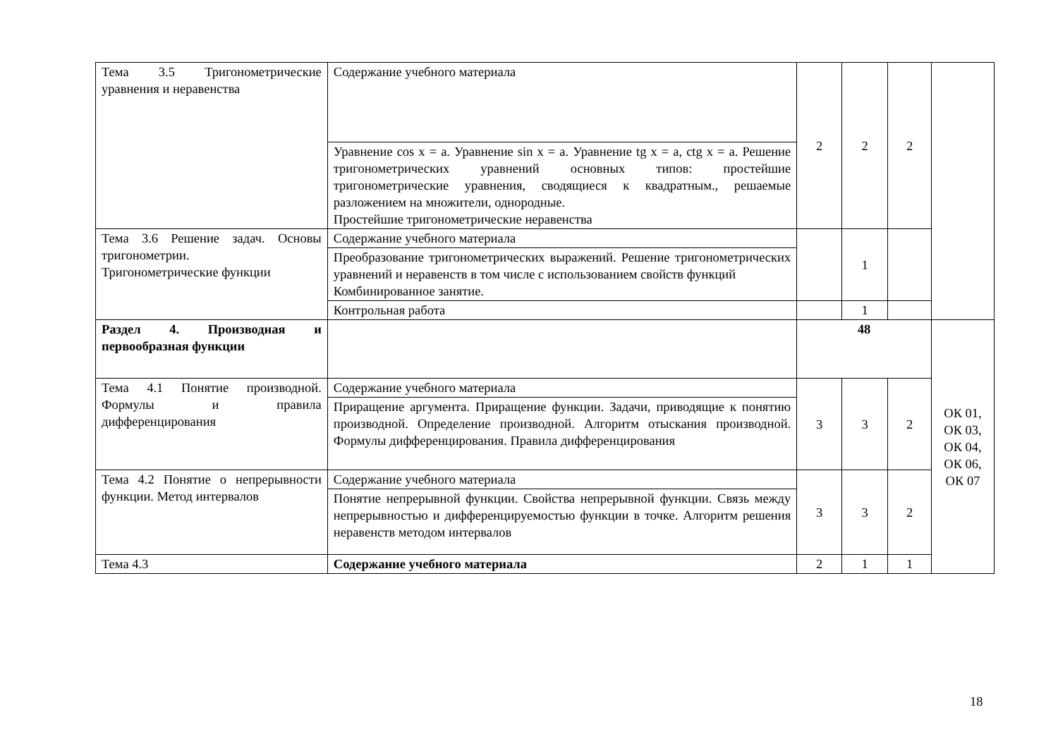| Тема 3.5 Тригонометрические уравнения и неравенства | Содержание учебного материала | 2 | 2 | 2 | |
| | Уравнение cos x = a. Уравнение sin x = a. Уравнение tg x = a, ctg x = a. Решение тригонометрических уравнений основных типов: простейшие тригонометрические уравнения, сводящиеся к квадратным., решаемые разложением на множители, однородные. Простейшие тригонометрические неравенства | | | | |
| Тема 3.6 Решение задач. Основы тригонометрии. Тригонометрические функции | Содержание учебного материала | | 1 | | |
| | Преобразование тригонометрических выражений. Решение тригонометрических уравнений и неравенств в том числе с использованием свойств функций Комбинированное занятие. | | | | |
| | Контрольная работа | | 1 | | |
| Раздел 4. Производная и первообразная функции | | 48 | | | ОК 01, ОК 03, ОК 04, ОК 06, ОК 07 |
| Тема 4.1 Понятие производной. Формулы и правила дифференцирования | Содержание учебного материала | 3 | 3 | 2 | |
| | Приращение аргумента. Приращение функции. Задачи, приводящие к понятию производной. Определение производной. Алгоритм отыскания производной. Формулы дифференцирования. Правила дифференцирования | | | | |
| Тема 4.2 Понятие о непрерывности функции. Метод интервалов | Содержание учебного материала | 3 | 3 | 2 | |
| | Понятие непрерывной функции. Свойства непрерывной функции. Связь между непрерывностью и дифференцируемостью функции в точке. Алгоритм решения неравенств методом интервалов | | | | |
| Тема 4.3 | Содержание учебного материала | 2 | 1 | 1 | |
18